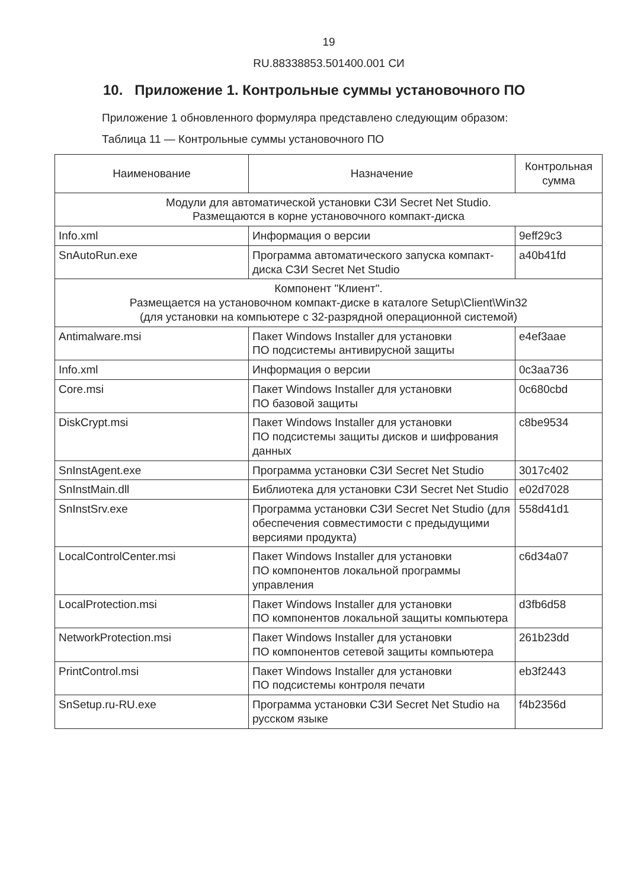19
RU.88338853.501400.001 СИ
10. Приложение 1. Контрольные суммы установочного ПО
Приложение 1 обновленного формуляра представлено следующим образом:
Таблица 11 — Контрольные суммы установочного ПО
| Наименование | Назначение | Контрольная сумма |
| --- | --- | --- |
| Модули для автоматической установки СЗИ Secret Net Studio. Размещаются в корне установочного компакт-диска | | |
| Info.xml | Информация о версии | 9eff29c3 |
| SnAutoRun.exe | Программа автоматического запуска компакт-диска СЗИ Secret Net Studio | a40b41fd |
| Компонент "Клиент". Размещается на установочном компакт-диске в каталоге Setup\Client\Win32 (для установки на компьютере с 32-разрядной операционной системой) | | |
| Antimalware.msi | Пакет Windows Installer для установки ПО подсистемы антивирусной защиты | e4ef3aae |
| Info.xml | Информация о версии | 0c3aa736 |
| Core.msi | Пакет Windows Installer для установки ПО базовой защиты | 0c680cbd |
| DiskCrypt.msi | Пакет Windows Installer для установки ПО подсистемы защиты дисков и шифрования данных | c8be9534 |
| SnInstAgent.exe | Программа установки СЗИ Secret Net Studio | 3017c402 |
| SnInstMain.dll | Библиотека для установки СЗИ Secret Net Studio | e02d7028 |
| SnInstSrv.exe | Программа установки СЗИ Secret Net Studio (для обеспечения совместимости с предыдущими версиями продукта) | 558d41d1 |
| LocalControlCenter.msi | Пакет Windows Installer для установки ПО компонентов локальной программы управления | c6d34a07 |
| LocalProtection.msi | Пакет Windows Installer для установки ПО компонентов локальной защиты компьютера | d3fb6d58 |
| NetworkProtection.msi | Пакет Windows Installer для установки ПО компонентов сетевой защиты компьютера | 261b23dd |
| PrintControl.msi | Пакет Windows Installer для установки ПО подсистемы контроля печати | eb3f2443 |
| SnSetup.ru-RU.exe | Программа установки СЗИ Secret Net Studio на русском языке | f4b2356d |